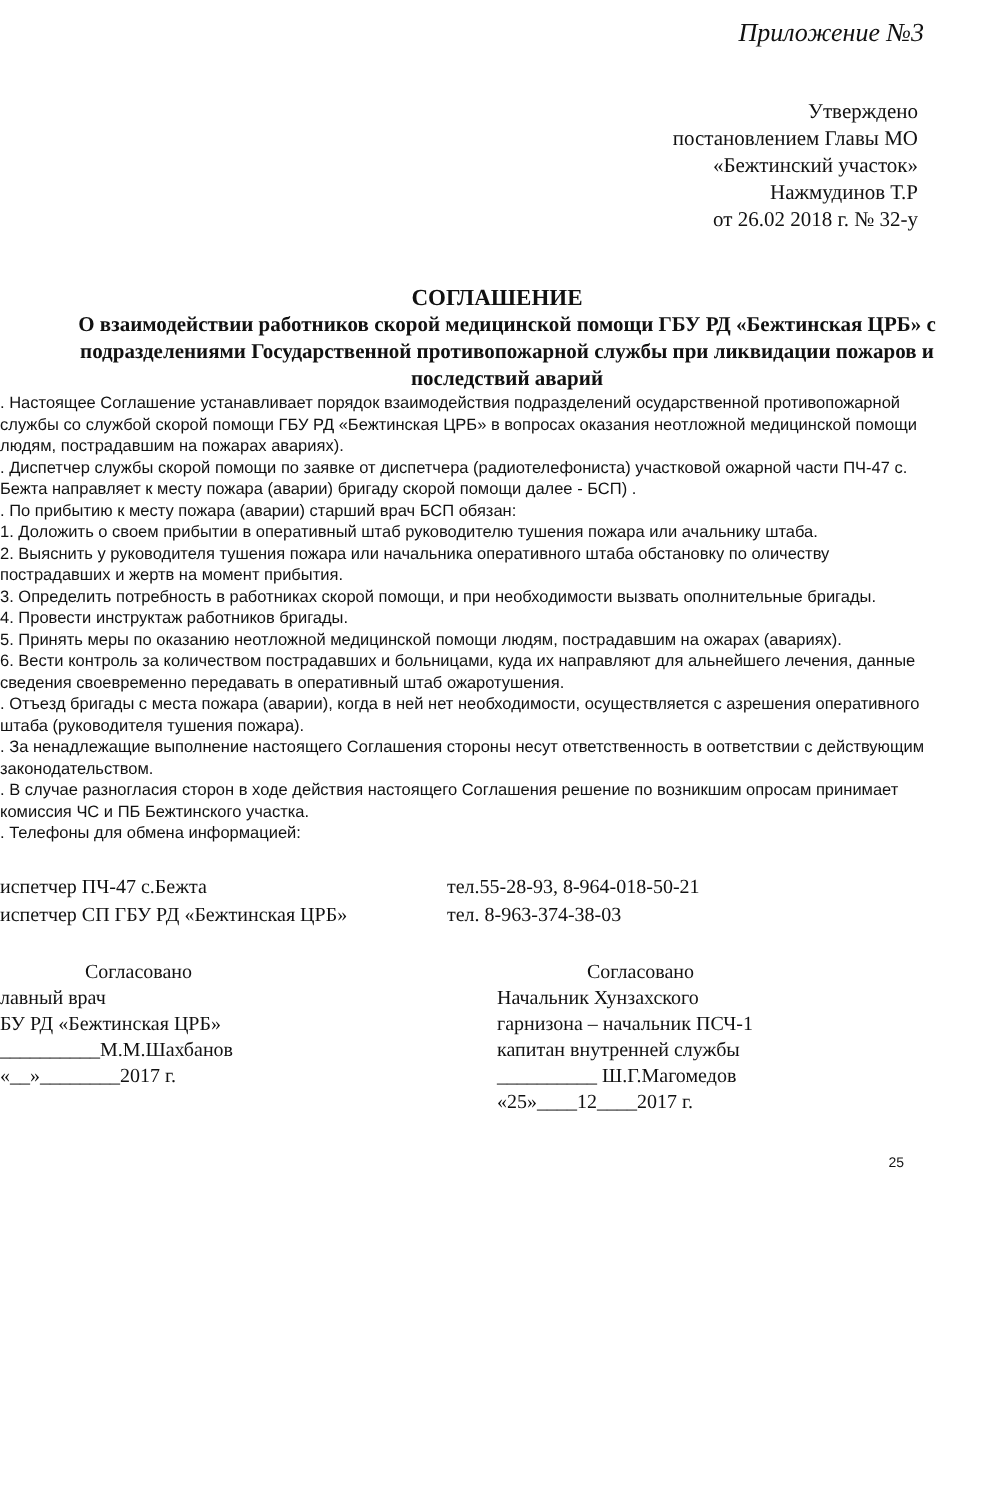Приложение №3
Утверждено
постановлением Главы МО
«Бежтинский участок»
Нажмудинов Т.Р
от 26.02 2018 г. № 32-у
СОГЛАШЕНИЕ
О взаимодействии работников скорой медицинской помощи ГБУ РД «Бежтинская ЦРБ» с подразделениями Государственной противопожарной службы при ликвидации пожаров и последствий аварий
. Настоящее Соглашение устанавливает порядок взаимодействия подразделений осударственной противопожарной службы со службой скорой помощи ГБУ РД «Бежтинская ЦРБ» в вопросах оказания неотложной медицинской помощи людям, пострадавшим на пожарах авариях).
. Диспетчер службы скорой помощи по заявке от диспетчера (радиотелефониста) участковой ожарной части ПЧ-47 с. Бежта направляет к месту пожара (аварии) бригаду скорой помощи далее - БСП) .
. По прибытию к месту пожара (аварии) старший врач БСП обязан:
1. Доложить о своем прибытии в оперативный штаб руководителю тушения пожара или ачальнику штаба.
2. Выяснить у руководителя тушения пожара или начальника оперативного штаба обстановку по оличеству пострадавших и жертв на момент прибытия.
3. Определить потребность в работниках скорой помощи, и при необходимости вызвать ополнительные бригады.
4. Провести инструктаж работников бригады.
5. Принять меры по оказанию неотложной медицинской помощи людям, пострадавшим на ожарах (авариях).
6. Вести контроль за количеством пострадавших и больницами, куда их направляют для альнейшего лечения, данные сведения своевременно передавать в оперативный штаб ожаротушения.
. Отъезд бригады с места пожара (аварии), когда в ней нет необходимости, осуществляется с азрешения оперативного штаба (руководителя тушения пожара).
. За ненадлежащие выполнение настоящего Соглашения стороны несут ответственность в оответствии с действующим законодательством.
. В случае разногласия сторон в ходе действия настоящего Соглашения решение по возникшим опросам принимает комиссия ЧС и ПБ Бежтинского участка.
. Телефоны для обмена информацией:
испетчер ПЧ-47 с.Бежта
испетчер СП ГБУ РД «Бежтинская ЦРБ»
тел.55-28-93, 8-964-018-50-21
тел. 8-963-374-38-03
Согласовано
лавный врач
БУ РД «Бежтинская ЦРБ»
__________М.М.Шахбанов
«__»________2017 г.
Согласовано
Начальник Хунзахского
гарнизона – начальник ПСЧ-1
капитан внутренней службы
__________ Ш.Г.Магомедов
«25»____12____2017 г.
25